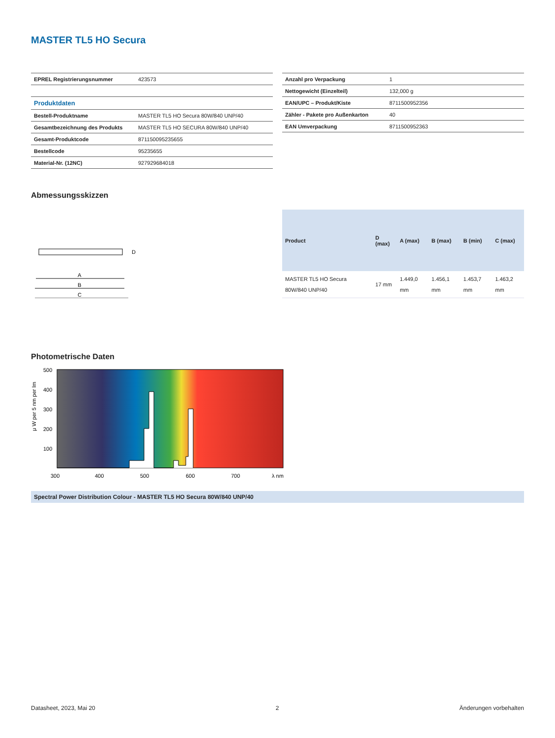MASTER TL5 HO Secura
| EPREL Registrierungsnummer | 423573 |
| Produktdaten | |
| Bestell-Produktname | MASTER TL5 HO Secura 80W/840 UNP/40 |
| Gesamtbezeichnung des Produkts | MASTER TL5 HO SECURA 80W/840 UNP/40 |
| Gesamt-Produktcode | 871150095235655 |
| Bestellcode | 95235655 |
| Material-Nr. (12NC) | 927929684018 |
| Anzahl pro Verpackung | 1 |
| Nettogewicht (Einzelteil) | 132,000 g |
| EAN/UPC – Produkt/Kiste | 8711500952356 |
| Zähler - Pakete pro Außenkarton | 40 |
| EAN Umverpackung | 8711500952363 |
Abmessungsskizzen
A
B
C
D
| Product | D (max) | A (max) | B (max) | B (min) | C (max) |
| --- | --- | --- | --- | --- | --- |
| MASTER TL5 HO Secura 80W/840 UNP/40 | 17 mm | 1.449,0 mm | 1.456,1 mm | 1.453,7 mm | 1.463,2 mm |
Photometrische Daten
μ W per 5 nm per lm
500
400
300
200
100
300
400
500
600
700
λ nm
Spectral Power Distribution Colour - MASTER TL5 HO Secura 80W/840 UNP/40
Datasheet, 2023, Mai 20 2 Änderungen vorbehalten